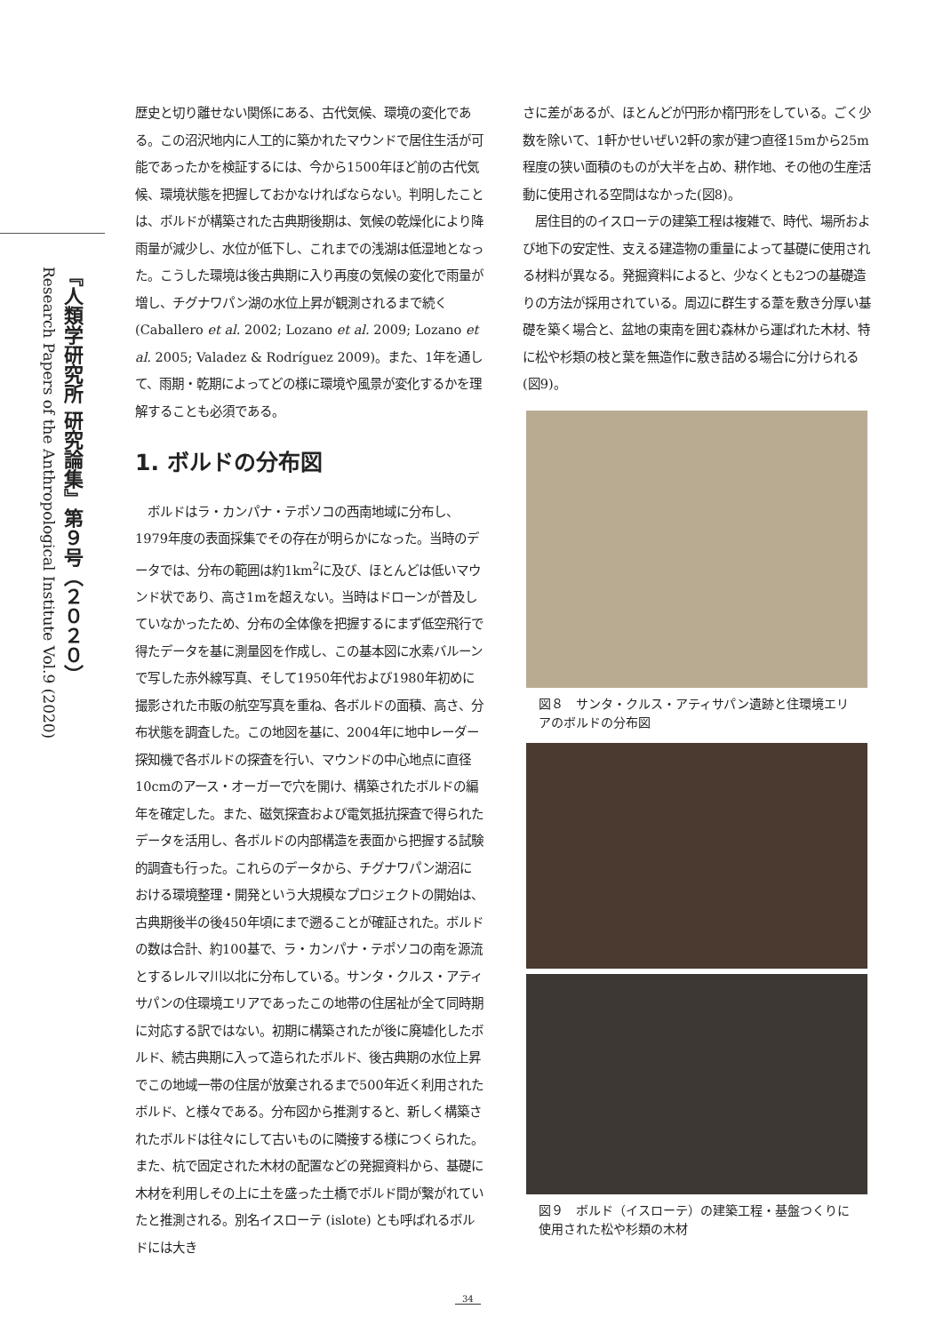『人類学研究所 研究論集』第９号（２０２０）
Research Papers of the Anthropological Institute Vol.9 (2020)
歴史と切り離せない関係にある、古代気候、環境の変化である。この沼沢地内に人工的に築かれたマウンドで居住生活が可能であったかを検証するには、今から1500年ほど前の古代気候、環境状態を把握しておかなければならない。判明したことは、ボルドが構築された古典期後期は、気候の乾燥化により降雨量が減少し、水位が低下し、これまでの浅湖は低湿地となった。こうした環境は後古典期に入り再度の気候の変化で雨量が増し、チグナワパン湖の水位上昇が観測されるまで続く(Caballero et al. 2002; Lozano et al. 2009; Lozano et al. 2005; Valadez & Rodríguez 2009)。また、1年を通して、雨期・乾期によってどの様に環境や風景が変化するかを理解することも必須である。
1. ボルドの分布図
　ボルドはラ・カンパナ・テポソコの西南地域に分布し、1979年度の表面採集でその存在が明らかになった。当時のデータでは、分布の範囲は約1km<sup>2</sup>に及び、ほとんどは低いマウンド状であり、高さ1mを超えない。当時はドローンが普及していなかったため、分布の全体像を把握するにまず低空飛行で得たデータを基に測量図を作成し、この基本図に水素バルーンで写した赤外線写真、そして1950年代および1980年初めに撮影された市販の航空写真を重ね、各ボルドの面積、高さ、分布状態を調査した。この地図を基に、2004年に地中レーダー探知機で各ボルドの探査を行い、マウンドの中心地点に直径10cmのアース・オーガーで穴を開け、構築されたボルドの編年を確定した。また、磁気探査および電気抵抗探査で得られたデータを活用し、各ボルドの内部構造を表面から把握する試験的調査も行った。これらのデータから、チグナワパン湖沼における環境整理・開発という大規模なプロジェクトの開始は、古典期後半の後450年頃にまで遡ることが確証された。ボルドの数は合計、約100基で、ラ・カンパナ・テポソコの南を源流とするレルマ川以北に分布している。サンタ・クルス・アティサパンの住環境エリアであったこの地帯の住居祉が全て同時期に対応する訳ではない。初期に構築されたが後に廃墟化したボルド、続古典期に入って造られたボルド、後古典期の水位上昇でこの地域一帯の住居が放棄されるまで500年近く利用されたボルド、と様々である。分布図から推測すると、新しく構築されたボルドは往々にして古いものに隣接する様につくられた。また、杭で固定された木材の配置などの発掘資料から、基礎に木材を利用しその上に土を盛った土橋でボルド間が繋がれていたと推測される。別名イスローテ (islote) とも呼ばれるボルドには大き
さに差があるが、ほとんどが円形か楕円形をしている。ごく少数を除いて、1軒かせいぜい2軒の家が建つ直径15mから25m程度の狭い面積のものが大半を占め、耕作地、その他の生産活動に使用される空間はなかった(図8)。
　居住目的のイスローテの建築工程は複雑で、時代、場所および地下の安定性、支える建造物の重量によって基礎に使用される材料が異なる。発掘資料によると、少なくとも2つの基礎造りの方法が採用されている。周辺に群生する葦を敷き分厚い基礎を築く場合と、盆地の東南を囲む森林から運ばれた木材、特に松や杉類の枝と葉を無造作に敷き詰める場合に分けられる(図9)。
図８　サンタ・クルス・アティサパン遺跡と住環境エリアのボルドの分布図
図９　ボルド（イスローテ）の建築工程・基盤つくりに使用された松や杉類の木材
34